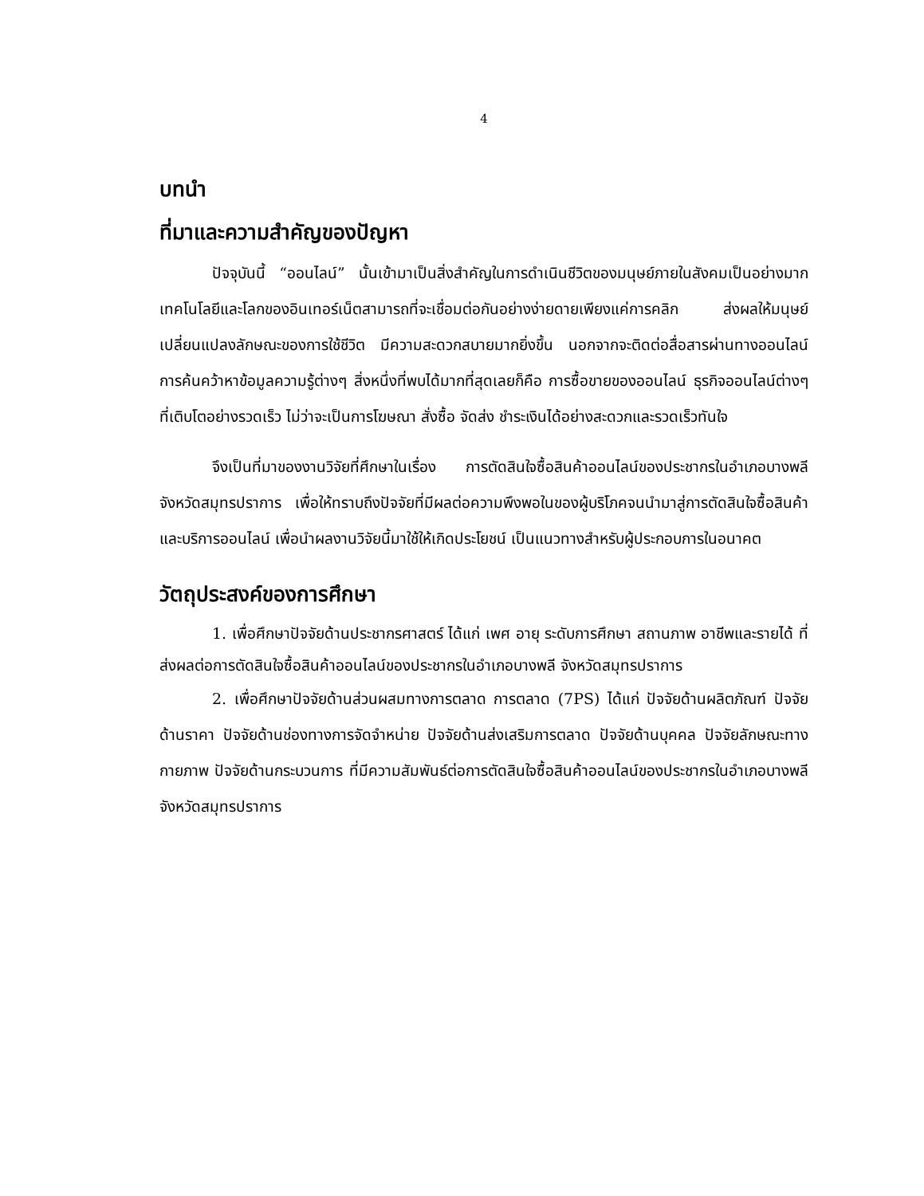4
บทนำ
ที่มาและความสำคัญของปัญหา
ปัจจุบันนี้ “ออนไลน์” นั้นเข้ามาเป็นสิ่งสำคัญในการดำเนินชีวิตของมนุษย์ภายในสังคมเป็นอย่างมาก เทคโนโลยีและโลกของอินเทอร์เน็ตสามารถที่จะเชื่อมต่อกันอย่างง่ายดายเพียงแค่การคลิก ส่งผลให้มนุษย์เปลี่ยนแปลงลักษณะของการใช้ชีวิต มีความสะดวกสบายมากยิ่งขึ้น นอกจากจะติดต่อสื่อสารผ่านทางออนไลน์ การค้นคว้าหาข้อมูลความรู้ต่างๆ สิ่งหนึ่งที่พบได้มากที่สุดเลยก็คือ การซื้อขายของออนไลน์ ธุรกิจออนไลน์ต่างๆที่เติบโตอย่างรวดเร็ว ไม่ว่าจะเป็นการโฆษณา สั่งซื้อ จัดส่ง ชำระเงินได้อย่างสะดวกและรวดเร็วทันใจ
จึงเป็นที่มาของงานวิจัยที่ศึกษาในเรื่อง การตัดสินใจซื้อสินค้าออนไลน์ของประชากรในอำเภอบางพลี จังหวัดสมุทรปราการ เพื่อให้ทราบถึงปัจจัยที่มีผลต่อความพึงพอในของผู้บริโภคจนนำมาสู่การตัดสินใจซื้อสินค้าและบริการออนไลน์ เพื่อนำผลงานวิจัยนี้มาใช้ให้เกิดประโยชน์ เป็นแนวทางสำหรับผู้ประกอบการในอนาคต
วัตถุประสงค์ของการศึกษา
1. เพื่อศึกษาปัจจัยด้านประชากรศาสตร์ ได้แก่ เพศ อายุ ระดับการศึกษา สถานภาพ อาชีพและรายได้ ที่ส่งผลต่อการตัดสินใจซื้อสินค้าออนไลน์ของประชากรในอำเภอบางพลี จังหวัดสมุทรปราการ
2. เพื่อศึกษาปัจจัยด้านส่วนผสมทางการตลาด การตลาด (7PS) ได้แก่ ปัจจัยด้านผลิตภัณฑ์ ปัจจัยด้านราคา ปัจจัยด้านช่องทางการจัดจำหน่าย ปัจจัยด้านส่งเสริมการตลาด ปัจจัยด้านบุคคล ปัจจัยลักษณะทางกายภาพ ปัจจัยด้านกระบวนการ ที่มีความสัมพันธ์ต่อการตัดสินใจซื้อสินค้าออนไลน์ของประชากรในอำเภอบางพลี จังหวัดสมุทรปราการ